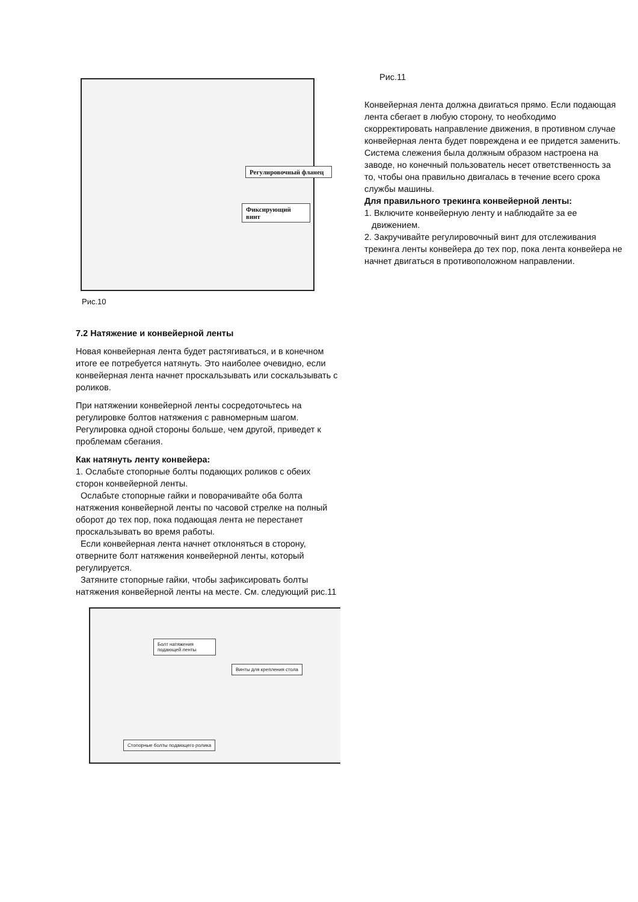Регулировочный фланец
Фиксирующий винт
Рис.10
7.2 Натяжение и конвейерной ленты
Новая конвейерная лента будет растягиваться, и в конечном итоге ее потребуется натянуть. Это наиболее очевидно, если конвейерная лента начнет проскальзывать или соскальзывать с роликов.
При натяжении конвейерной ленты сосредоточьтесь на регулировке болтов натяжения с равномерным шагом. Регулировка одной стороны больше, чем другой, приведет к проблемам сбегания.
Как натянуть ленту конвейера:
1. Ослабьте стопорные болты подающих роликов с обеих сторон конвейерной ленты.
Ослабьте стопорные гайки и поворачивайте оба болта натяжения конвейерной ленты по часовой стрелке на полный оборот до тех пор, пока подающая лента не перестанет проскальзывать во время работы.
Если конвейерная лента начнет отклоняться в сторону, отверните болт натяжения конвейерной ленты, который регулируется.
Затяните стопорные гайки, чтобы зафиксировать болты натяжения конвейерной ленты на месте. См. следующий рис.11
Болт натяжения подающей ленты
Винты для крепления стола
Стопорные болты подающего ролика
Рис.11
Конвейерная лента должна двигаться прямо. Если подающая лента сбегает в любую сторону, то необходимо скорректировать направление движения, в противном случае конвейерная лента будет повреждена и ее придется заменить. Система слежения была должным образом настроена на заводе, но конечный пользователь несет ответственность за то, чтобы она правильно двигалась в течение всего срока службы машины.
Для правильного трекинга конвейерной ленты:
1. Включите конвейерную ленту и наблюдайте за ее
движением.
2. Закручивайте регулировочный винт для отслеживания трекинга ленты конвейера до тех пор, пока лента конвейера не начнет двигаться в противоположном направлении.